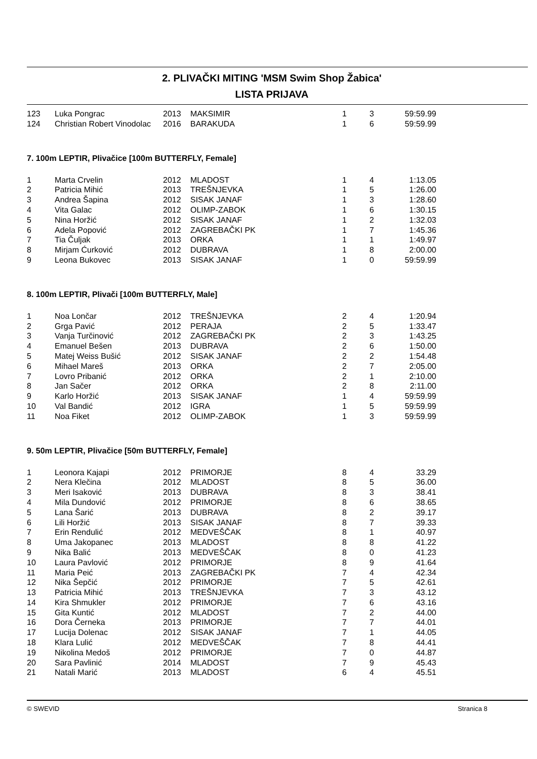2. PLIVAČKI MITING 'MSM Swim Shop Žabica'
LISTA PRIJAVA
| 123 | Luka Pongrac | 2013 | MAKSIMIR | 1 | 3 | 59:59.99 |
| 124 | Christian Robert Vinodolac | 2016 | BARAKUDA | 1 | 6 | 59:59.99 |
7. 100m LEPTIR, Plivačice [100m BUTTERFLY, Female]
| 1 | Marta Crvelin | 2012 | MLADOST | 1 | 4 | 1:13.05 |
| 2 | Patricia Mihić | 2013 | TREŠNJEVKA | 1 | 5 | 1:26.00 |
| 3 | Andrea Šapina | 2012 | SISAK JANAF | 1 | 3 | 1:28.60 |
| 4 | Vita Galac | 2012 | OLIMP-ZABOK | 1 | 6 | 1:30.15 |
| 5 | Nina Horžić | 2012 | SISAK JANAF | 1 | 2 | 1:32.03 |
| 6 | Adela Popović | 2012 | ZAGREBAČKI PK | 1 | 7 | 1:45.36 |
| 7 | Tia Čuljak | 2013 | ORKA | 1 | 1 | 1:49.97 |
| 8 | Mirjam Ćurković | 2012 | DUBRAVA | 1 | 8 | 2:00.00 |
| 9 | Leona Bukovec | 2013 | SISAK JANAF | 1 | 0 | 59:59.99 |
8. 100m LEPTIR, Plivači [100m BUTTERFLY, Male]
| 1 | Noa Lončar | 2012 | TREŠNJEVKA | 2 | 4 | 1:20.94 |
| 2 | Grga Pavić | 2012 | PERAJA | 2 | 5 | 1:33.47 |
| 3 | Vanja Turčinović | 2012 | ZAGREBAČKI PK | 2 | 3 | 1:43.25 |
| 4 | Emanuel Bešen | 2013 | DUBRAVA | 2 | 6 | 1:50.00 |
| 5 | Matej Weiss Bušić | 2012 | SISAK JANAF | 2 | 2 | 1:54.48 |
| 6 | Mihael Mareš | 2013 | ORKA | 2 | 7 | 2:05.00 |
| 7 | Lovro Pribanić | 2012 | ORKA | 2 | 1 | 2:10.00 |
| 8 | Jan Sačer | 2012 | ORKA | 2 | 8 | 2:11.00 |
| 9 | Karlo Horžić | 2013 | SISAK JANAF | 1 | 4 | 59:59.99 |
| 10 | Val Bandić | 2012 | IGRA | 1 | 5 | 59:59.99 |
| 11 | Noa Fiket | 2012 | OLIMP-ZABOK | 1 | 3 | 59:59.99 |
9. 50m LEPTIR, Plivačice [50m BUTTERFLY, Female]
| 1 | Leonora Kajapi | 2012 | PRIMORJE | 8 | 4 | 33.29 |
| 2 | Nera Klečina | 2012 | MLADOST | 8 | 5 | 36.00 |
| 3 | Meri Isaković | 2013 | DUBRAVA | 8 | 3 | 38.41 |
| 4 | Mila Dundović | 2012 | PRIMORJE | 8 | 6 | 38.65 |
| 5 | Lana Šarić | 2013 | DUBRAVA | 8 | 2 | 39.17 |
| 6 | Lili Horžić | 2013 | SISAK JANAF | 8 | 7 | 39.33 |
| 7 | Erin Rendulić | 2012 | MEDVEŠČAK | 8 | 1 | 40.97 |
| 8 | Uma Jakopanec | 2013 | MLADOST | 8 | 8 | 41.22 |
| 9 | Nika Balić | 2013 | MEDVEŠČAK | 8 | 0 | 41.23 |
| 10 | Laura Pavlović | 2012 | PRIMORJE | 8 | 9 | 41.64 |
| 11 | Maria Peić | 2013 | ZAGREBAČKI PK | 7 | 4 | 42.34 |
| 12 | Nika Šepčić | 2012 | PRIMORJE | 7 | 5 | 42.61 |
| 13 | Patricia Mihić | 2013 | TREŠNJEVKA | 7 | 3 | 43.12 |
| 14 | Kira Shmukler | 2012 | PRIMORJE | 7 | 6 | 43.16 |
| 15 | Gita Kuntić | 2012 | MLADOST | 7 | 2 | 44.00 |
| 16 | Dora Černeka | 2013 | PRIMORJE | 7 | 7 | 44.01 |
| 17 | Lucija Dolenac | 2012 | SISAK JANAF | 7 | 1 | 44.05 |
| 18 | Klara Lulić | 2012 | MEDVEŠČAK | 7 | 8 | 44.41 |
| 19 | Nikolina Medoš | 2012 | PRIMORJE | 7 | 0 | 44.87 |
| 20 | Sara Pavlinić | 2014 | MLADOST | 7 | 9 | 45.43 |
| 21 | Natali Marić | 2013 | MLADOST | 6 | 4 | 45.51 |
© SWEVID Stranica 8